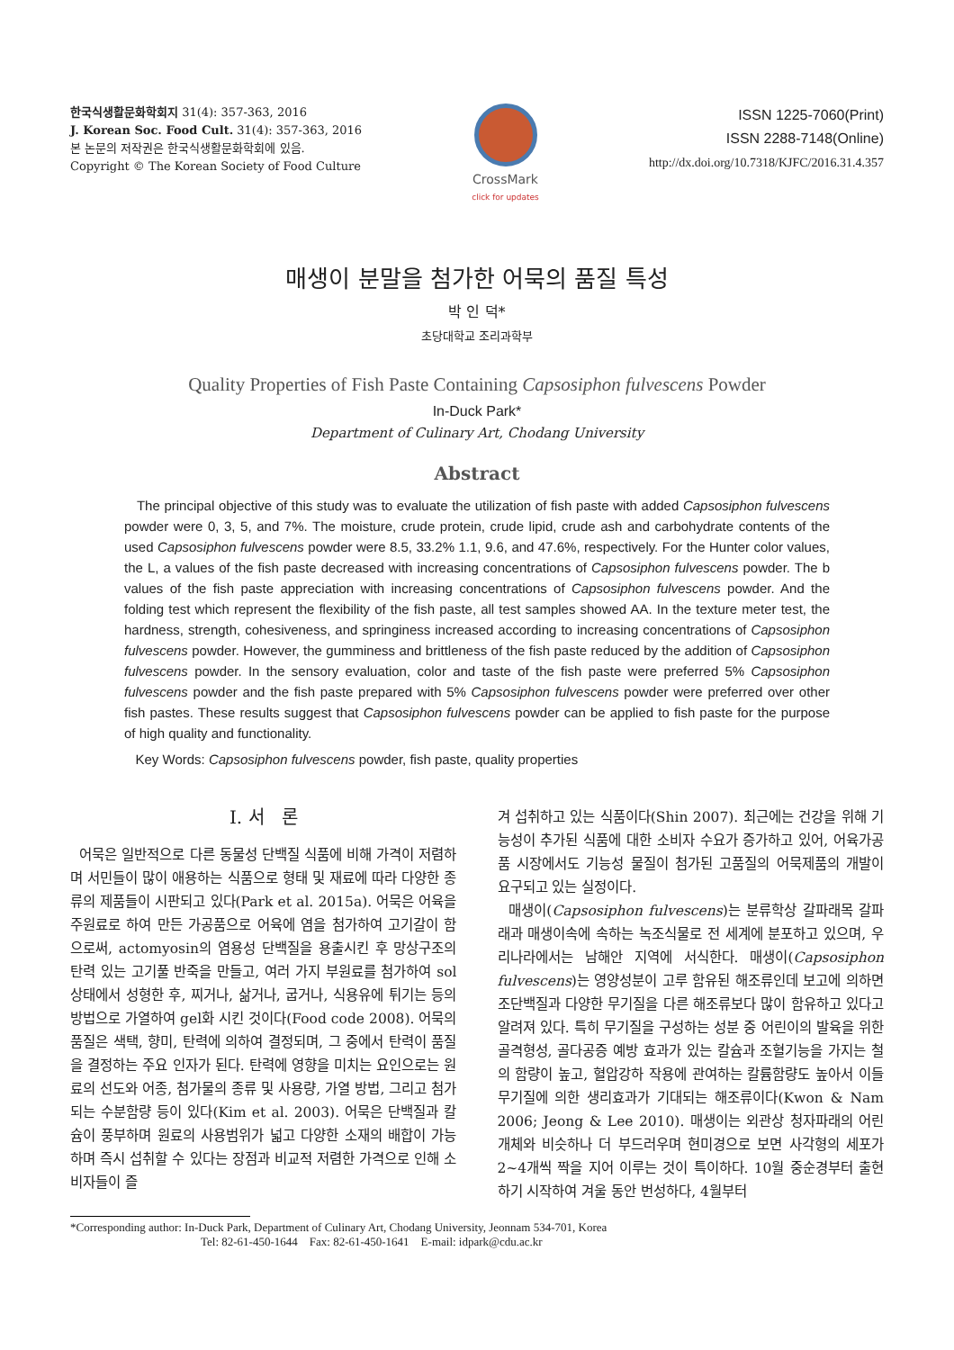한국식생활문화학회지 31(4): 357-363, 2016
J. Korean Soc. Food Cult. 31(4): 357-363, 2016
본 논문의 저작권은 한국식생활문화학회에 있음.
Copyright © The Korean Society of Food Culture
CrossMark
click for updates
ISSN 1225-7060(Print)
ISSN 2288-7148(Online)
http://dx.doi.org/10.7318/KJFC/2016.31.4.357
매생이 분말을 첨가한 어묵의 품질 특성
박 인 덕*
초당대학교 조리과학부
Quality Properties of Fish Paste Containing Capsosiphon fulvescens Powder
In-Duck Park*
Department of Culinary Art, Chodang University
Abstract
The principal objective of this study was to evaluate the utilization of fish paste with added Capsosiphon fulvescens powder were 0, 3, 5, and 7%. The moisture, crude protein, crude lipid, crude ash and carbohydrate contents of the used Capsosiphon fulvescens powder were 8.5, 33.2% 1.1, 9.6, and 47.6%, respectively. For the Hunter color values, the L, a values of the fish paste decreased with increasing concentrations of Capsosiphon fulvescens powder. The b values of the fish paste appreciation with increasing concentrations of Capsosiphon fulvescens powder. And the folding test which represent the flexibility of the fish paste, all test samples showed AA. In the texture meter test, the hardness, strength, cohesiveness, and springiness increased according to increasing concentrations of Capsosiphon fulvescens powder. However, the gumminess and brittleness of the fish paste reduced by the addition of Capsosiphon fulvescens powder. In the sensory evaluation, color and taste of the fish paste were preferred 5% Capsosiphon fulvescens powder and the fish paste prepared with 5% Capsosiphon fulvescens powder were preferred over other fish pastes. These results suggest that Capsosiphon fulvescens powder can be applied to fish paste for the purpose of high quality and functionality.
Key Words: Capsosiphon fulvescens powder, fish paste, quality properties
I. 서 론
어묵은 일반적으로 다른 동물성 단백질 식품에 비해 가격이 저렴하며 서민들이 많이 애용하는 식품으로 형태 및 재료에 따라 다양한 종류의 제품들이 시판되고 있다(Park et al. 2015a). 어묵은 어육을 주원료로 하여 만든 가공품으로 어육에 염을 첨가하여 고기갈이 함으로써, actomyosin의 염용성 단백질을 용출시킨 후 망상구조의 탄력 있는 고기풀 반죽을 만들고, 여러 가지 부원료를 첨가하여 sol 상태에서 성형한 후, 찌거나, 삶거나, 굽거나, 식용유에 튀기는 등의 방법으로 가열하여 gel화 시킨 것이다(Food code 2008). 어묵의 품질은 색택, 향미, 탄력에 의하여 결정되며, 그 중에서 탄력이 품질을 결정하는 주요 인자가 된다. 탄력에 영향을 미치는 요인으로는 원료의 선도와 어종, 첨가물의 종류 및 사용량, 가열 방법, 그리고 첨가되는 수분함량 등이 있다(Kim et al. 2003). 어묵은 단백질과 칼슘이 풍부하며 원료의 사용범위가 넓고 다양한 소재의 배합이 가능하며 즉시 섭취할 수 있다는 장점과 비교적 저렴한 가격으로 인해 소비자들이 즐
겨 섭취하고 있는 식품이다(Shin 2007). 최근에는 건강을 위해 기능성이 추가된 식품에 대한 소비자 수요가 증가하고 있어, 어육가공품 시장에서도 기능성 물질이 첨가된 고품질의 어묵제품의 개발이 요구되고 있는 실정이다.
매생이(Capsosiphon fulvescens)는 분류학상 갈파래목 갈파래과 매생이속에 속하는 녹조식물로 전 세계에 분포하고 있으며, 우리나라에서는 남해안 지역에 서식한다. 매생이(Capsosiphon fulvescens)는 영양성분이 고루 함유된 해조류인데 보고에 의하면 조단백질과 다양한 무기질을 다른 해조류보다 많이 함유하고 있다고 알려져 있다. 특히 무기질을 구성하는 성분 중 어린이의 발육을 위한 골격형성, 골다공증 예방 효과가 있는 칼슘과 조혈기능을 가지는 철의 함량이 높고, 혈압강하 작용에 관여하는 칼륨함량도 높아서 이들 무기질에 의한 생리효과가 기대되는 해조류이다(Kwon & Nam 2006; Jeong & Lee 2010). 매생이는 외관상 청자파래의 어린개체와 비슷하나 더 부드러우며 현미경으로 보면 사각형의 세포가 2~4개씩 짝을 지어 이루는 것이 특이하다. 10월 중순경부터 출현하기 시작하여 겨울 동안 번성하다, 4월부터
*Corresponding author: In-Duck Park, Department of Culinary Art, Chodang University, Jeonnam 534-701, Korea
Tel: 82-61-450-1644 Fax: 82-61-450-1641 E-mail: idpark@cdu.ac.kr